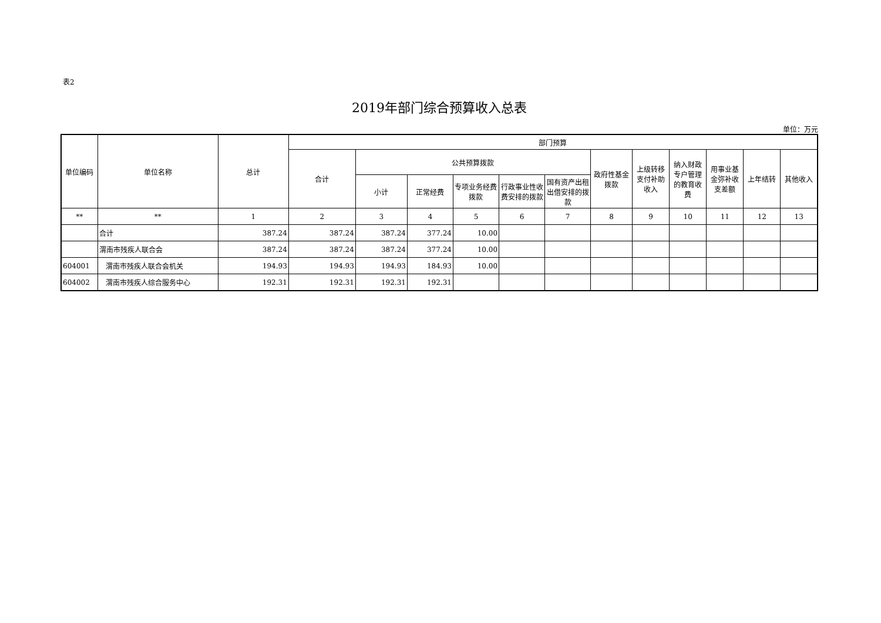表2
2019年部门综合预算收入总表
单位：万元
| 单位编码 | 单位名称 | 总计 | 部门预算 | | | | | | | | | | | |
| --- | --- | --- | --- | --- | --- | --- | --- | --- | --- | --- | --- | --- | --- | --- |
| | | | 合计 | 公共预算拨款 | | | | | 政府性基金拨款 | 上级转移支付补助收入 | 纳入财政专户管理的教育收费 | 用事业基金弥补收支差额 | 上年结转 | 其他收入 |
| | | | | 小计 | 正常经费 | 专项业务经费拨款 | 行政事业性收费安排的拨款 | 国有资产出租出借安排的拨款 | | | | | | |
| ** | ** | 1 | 2 | 3 | 4 | 5 | 6 | 7 | 8 | 9 | 10 | 11 | 12 | 13 |
| | 合计 | 387.24 | 387.24 | 387.24 | 377.24 | 10.00 | | | | | | | | |
| | 渭南市残疾人联合会 | 387.24 | 387.24 | 387.24 | 377.24 | 10.00 | | | | | | | | |
| 604001 | 渭南市残疾人联合会机关 | 194.93 | 194.93 | 194.93 | 184.93 | 10.00 | | | | | | | | |
| 604002 | 渭南市残疾人综合服务中心 | 192.31 | 192.31 | 192.31 | 192.31 | | | | | | | | | |